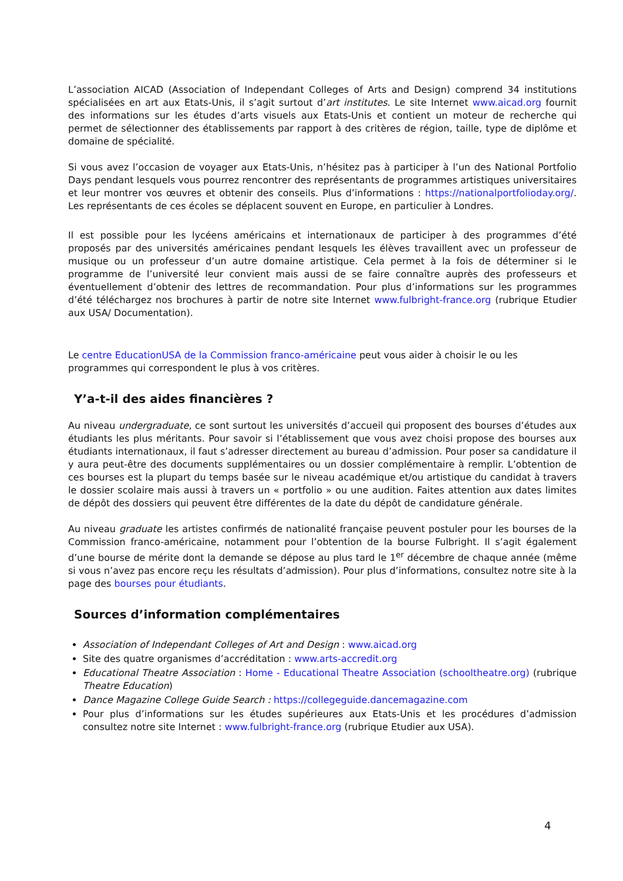L’association AICAD (Association of Independant Colleges of Arts and Design) comprend 34 institutions spécialisées en art aux Etats-Unis, il s’agit surtout d’art institutes. Le site Internet www.aicad.org fournit des informations sur les études d’arts visuels aux Etats-Unis et contient un moteur de recherche qui permet de sélectionner des établissements par rapport à des critères de région, taille, type de diplôme et domaine de spécialité.
Si vous avez l’occasion de voyager aux Etats-Unis, n’hésitez pas à participer à l’un des National Portfolio Days pendant lesquels vous pourrez rencontrer des représentants de programmes artistiques universitaires et leur montrer vos œuvres et obtenir des conseils. Plus d’informations : https://nationalportfolioday.org/. Les représentants de ces écoles se déplacent souvent en Europe, en particulier à Londres.
Il est possible pour les lycéens américains et internationaux de participer à des programmes d’été proposés par des universités américaines pendant lesquels les élèves travaillent avec un professeur de musique ou un professeur d’un autre domaine artistique. Cela permet à la fois de déterminer si le programme de l’université leur convient mais aussi de se faire connaître auprès des professeurs et éventuellement d’obtenir des lettres de recommandation. Pour plus d’informations sur les programmes d’été téléchargez nos brochures à partir de notre site Internet www.fulbright-france.org (rubrique Etudier aux USA/ Documentation).
Le centre EducationUSA de la Commission franco-américaine peut vous aider à choisir le ou les programmes qui correspondent le plus à vos critères.
Y’a-t-il des aides financières ?
Au niveau undergraduate, ce sont surtout les universités d’accueil qui proposent des bourses d’études aux étudiants les plus méritants. Pour savoir si l’établissement que vous avez choisi propose des bourses aux étudiants internationaux, il faut s’adresser directement au bureau d’admission. Pour poser sa candidature il y aura peut-être des documents supplémentaires ou un dossier complémentaire à remplir. L’obtention de ces bourses est la plupart du temps basée sur le niveau académique et/ou artistique du candidat à travers le dossier scolaire mais aussi à travers un « portfolio » ou une audition. Faites attention aux dates limites de dépôt des dossiers qui peuvent être différentes de la date du dépôt de candidature générale.
Au niveau graduate les artistes confirmés de nationalité française peuvent postuler pour les bourses de la Commission franco-américaine, notamment pour l’obtention de la bourse Fulbright. Il s’agit également d’une bourse de mérite dont la demande se dépose au plus tard le 1<sup>er</sup> décembre de chaque année (même si vous n’avez pas encore reçu les résultats d’admission). Pour plus d’informations, consultez notre site à la page des bourses pour étudiants.
Sources d’information complémentaires
Association of Independant Colleges of Art and Design : www.aicad.org
Site des quatre organismes d’accréditation : www.arts-accredit.org
Educational Theatre Association : Home - Educational Theatre Association (schooltheatre.org) (rubrique Theatre Education)
Dance Magazine College Guide Search : https://collegeguide.dancemagazine.com
Pour plus d’informations sur les études supérieures aux Etats-Unis et les procédures d’admission consultez notre site Internet : www.fulbright-france.org (rubrique Etudier aux USA).
4